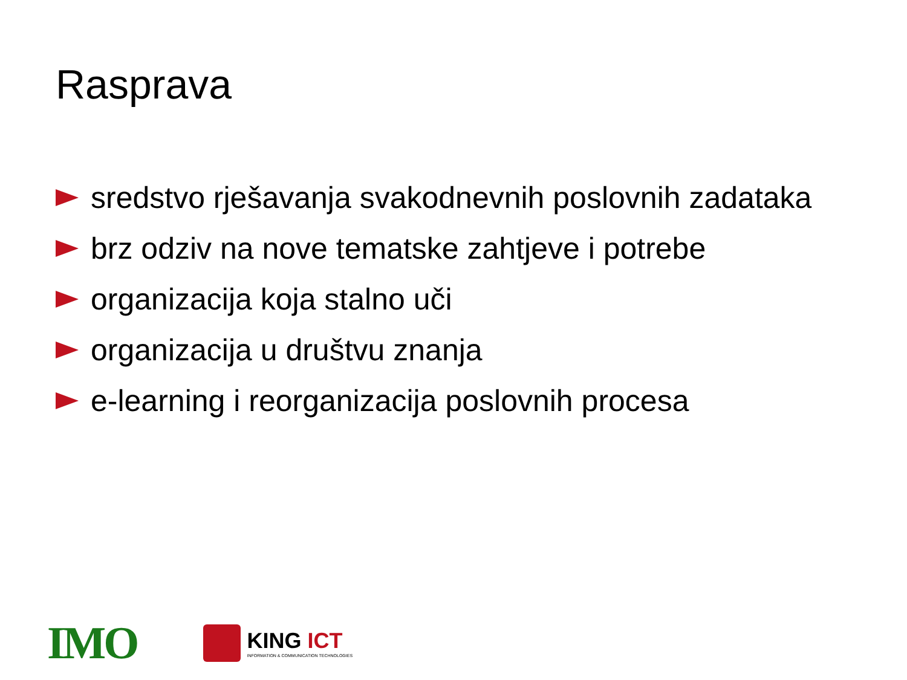Rasprava
sredstvo rješavanja svakodnevnih poslovnih zadataka
brz odziv na nove tematske zahtjeve i potrebe
organizacija koja stalno uči
organizacija u društvu znanja
e-learning i reorganizacija poslovnih procesa
IMO
KING ICT
INFORMATION & COMMUNICATION TECHNOLOGIES